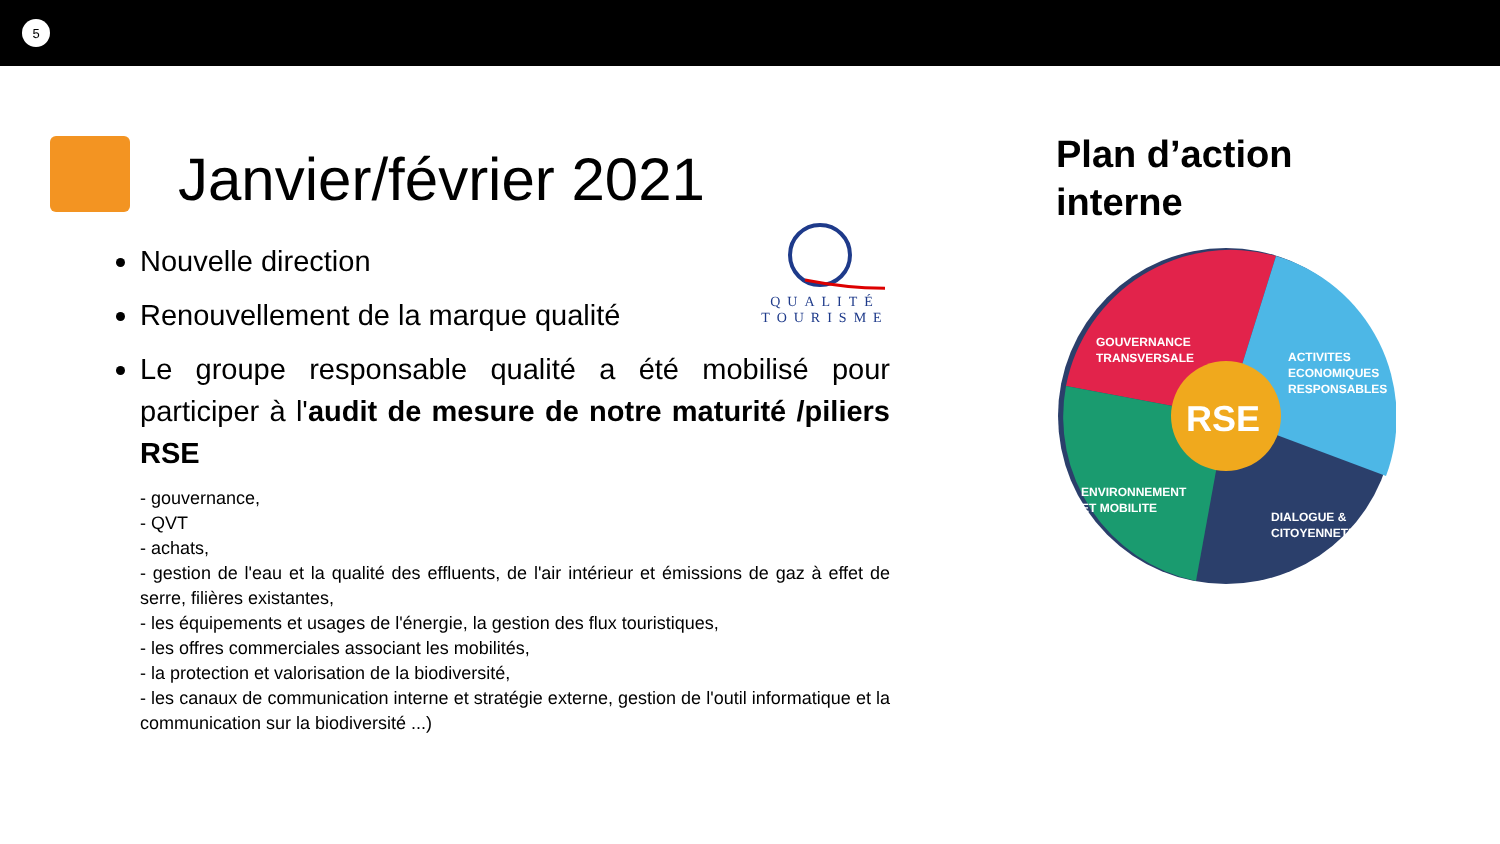5
Janvier/février 2021
Nouvelle direction
Renouvellement de la marque qualité
Le groupe responsable qualité a été mobilisé pour participer à l'audit de mesure de notre maturité /piliers RSE
- gouvernance,
- QVT
- achats,
- gestion de l'eau et la qualité des effluents, de l'air intérieur et émissions de gaz à effet de serre, filières existantes,
- les équipements et usages de l'énergie, la gestion des flux touristiques,
- les offres commerciales associant les mobilités,
- la protection et valorisation de la biodiversité,
- les canaux de communication interne et stratégie externe, gestion de l'outil informatique et la communication sur la biodiversité ...)
QUALITÉ
TOURISME
Plan d’action
interne
RSE
GOUVERNANCE
TRANSVERSALE
ACTIVITES
ECONOMIQUES
RESPONSABLES
ENVIRONNEMENT
ET MOBILITE
DIALOGUE &
CITOYENNETE